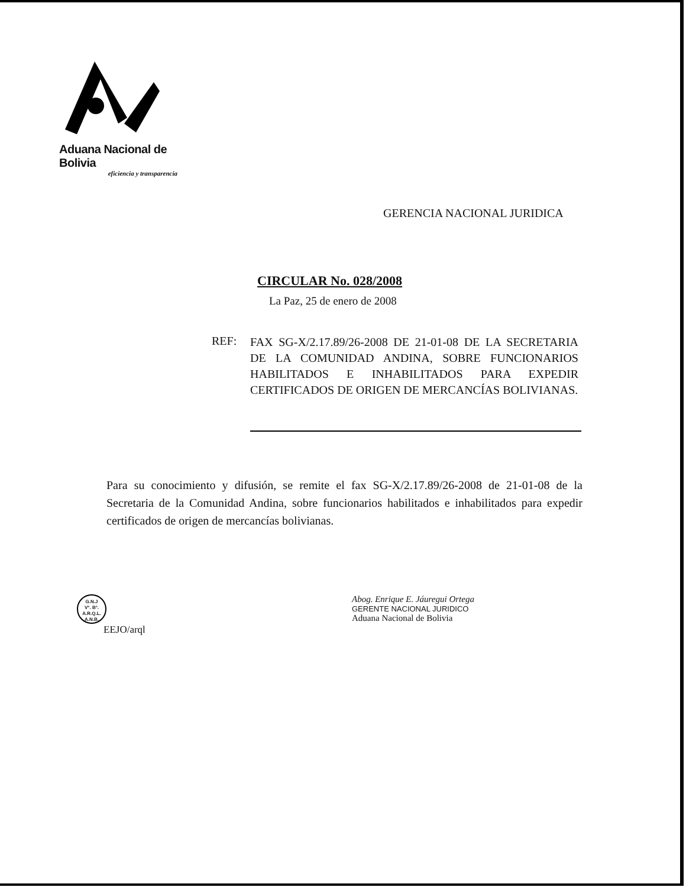Aduana Nacional de Bolivia
eficiencia y transparencia
GERENCIA NACIONAL JURIDICA
CIRCULAR No. 028/2008
La Paz, 25 de enero de 2008
REF:
FAX SG-X/2.17.89/26-2008 DE 21-01-08 DE LA SECRETARIA DE LA COMUNIDAD ANDINA, SOBRE FUNCIONARIOS HABILITADOS E INHABILITADOS PARA EXPEDIR CERTIFICADOS DE ORIGEN DE MERCANCÍAS BOLIVIANAS.
Para su conocimiento y difusión, se remite el fax SG-X/2.17.89/26-2008 de 21-01-08 de la Secretaria de la Comunidad Andina, sobre funcionarios habilitados e inhabilitados para expedir certificados de origen de mercancías bolivianas.
G.N.J
V°. B°.
A.R.Q.L.
A.N.B.
EEJO/arql
Abog. Enrique E. Jáuregui Ortega
GERENTE NACIONAL JURIDICO
Aduana Nacional de Bolivia